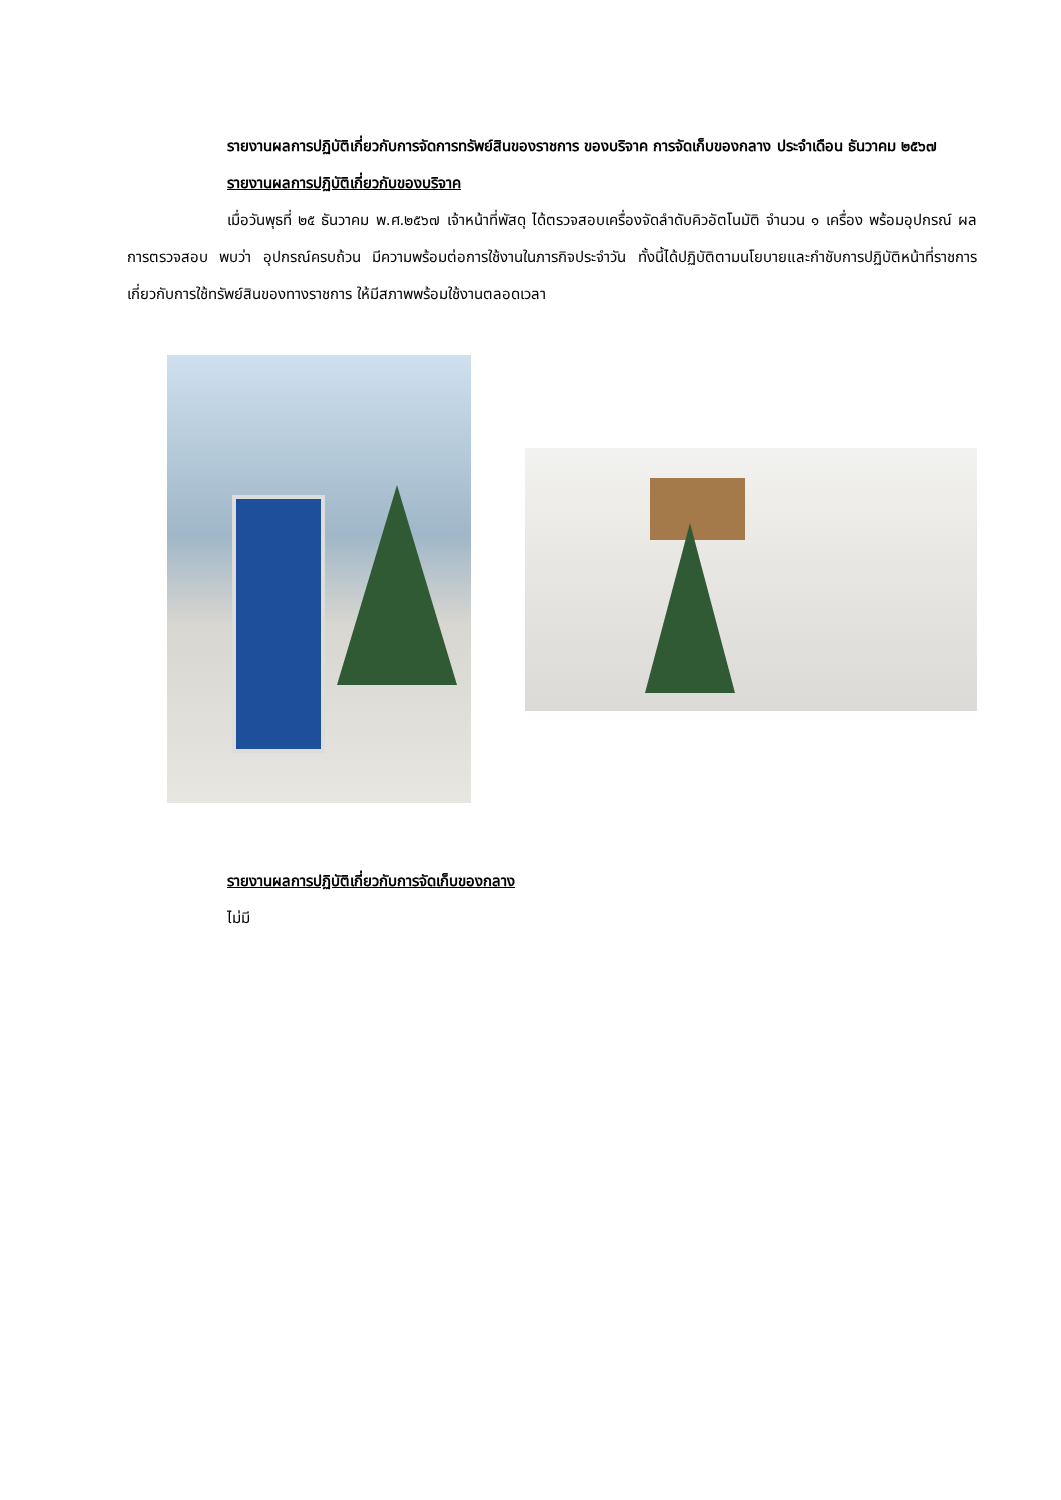รายงานผลการปฏิบัติเกี่ยวกับการจัดการทรัพย์สินของราชการ ของบริจาค การจัดเก็บของกลาง ประจำเดือน ธันวาคม ๒๕๖๗
รายงานผลการปฏิบัติเกี่ยวกับของบริจาค
เมื่อวันพุธที่ ๒๕ ธันวาคม พ.ศ.๒๕๖๗ เจ้าหน้าที่พัสดุ ได้ตรวจสอบเครื่องจัดลำดับคิวอัตโนมัติ จำนวน ๑ เครื่อง พร้อมอุปกรณ์ ผลการตรวจสอบ พบว่า อุปกรณ์ครบถ้วน มีความพร้อมต่อการใช้งานในภารกิจประจำวัน ทั้งนี้ได้ปฏิบัติตามนโยบายและกำชับการปฏิบัติหน้าที่ราชการเกี่ยวกับการใช้ทรัพย์สินของทางราชการ ให้มีสภาพพร้อมใช้งานตลอดเวลา
รายงานผลการปฏิบัติเกี่ยวกับการจัดเก็บของกลาง
ไม่มี